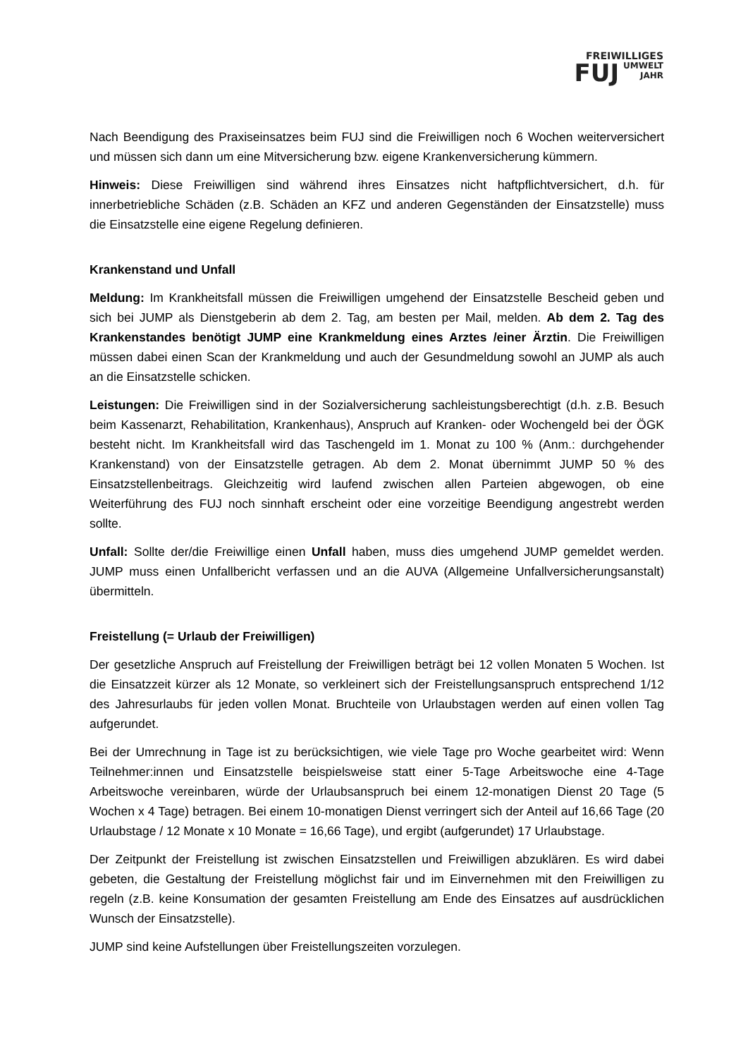FREIWILLIGES
FUJ UMWELT
JAHR
Nach Beendigung des Praxiseinsatzes beim FUJ sind die Freiwilligen noch 6 Wochen weiterversichert und müssen sich dann um eine Mitversicherung bzw. eigene Krankenversicherung kümmern.
Hinweis: Diese Freiwilligen sind während ihres Einsatzes nicht haftpflichtversichert, d.h. für innerbetriebliche Schäden (z.B. Schäden an KFZ und anderen Gegenständen der Einsatzstelle) muss die Einsatzstelle eine eigene Regelung definieren.
Krankenstand und Unfall
Meldung: Im Krankheitsfall müssen die Freiwilligen umgehend der Einsatzstelle Bescheid geben und sich bei JUMP als Dienstgeberin ab dem 2. Tag, am besten per Mail, melden. Ab dem 2. Tag des Krankenstandes benötigt JUMP eine Krankmeldung eines Arztes /einer Ärztin. Die Freiwilligen müssen dabei einen Scan der Krankmeldung und auch der Gesundmeldung sowohl an JUMP als auch an die Einsatzstelle schicken.
Leistungen: Die Freiwilligen sind in der Sozialversicherung sachleistungsberechtigt (d.h. z.B. Besuch beim Kassenarzt, Rehabilitation, Krankenhaus), Anspruch auf Kranken- oder Wochengeld bei der ÖGK besteht nicht. Im Krankheitsfall wird das Taschengeld im 1. Monat zu 100 % (Anm.: durchgehender Krankenstand) von der Einsatzstelle getragen. Ab dem 2. Monat übernimmt JUMP 50 % des Einsatzstellenbeitrags. Gleichzeitig wird laufend zwischen allen Parteien abgewogen, ob eine Weiterführung des FUJ noch sinnhaft erscheint oder eine vorzeitige Beendigung angestrebt werden sollte.
Unfall: Sollte der/die Freiwillige einen Unfall haben, muss dies umgehend JUMP gemeldet werden. JUMP muss einen Unfallbericht verfassen und an die AUVA (Allgemeine Unfallversicherungsanstalt) übermitteln.
Freistellung (= Urlaub der Freiwilligen)
Der gesetzliche Anspruch auf Freistellung der Freiwilligen beträgt bei 12 vollen Monaten 5 Wochen. Ist die Einsatzzeit kürzer als 12 Monate, so verkleinert sich der Freistellungsanspruch entsprechend 1/12 des Jahresurlaubs für jeden vollen Monat. Bruchteile von Urlaubstagen werden auf einen vollen Tag aufgerundet.
Bei der Umrechnung in Tage ist zu berücksichtigen, wie viele Tage pro Woche gearbeitet wird: Wenn Teilnehmer:innen und Einsatzstelle beispielsweise statt einer 5-Tage Arbeitswoche eine 4-Tage Arbeitswoche vereinbaren, würde der Urlaubsanspruch bei einem 12-monatigen Dienst 20 Tage (5 Wochen x 4 Tage) betragen. Bei einem 10-monatigen Dienst verringert sich der Anteil auf 16,66 Tage (20 Urlaubstage / 12 Monate x 10 Monate = 16,66 Tage), und ergibt (aufgerundet) 17 Urlaubstage.
Der Zeitpunkt der Freistellung ist zwischen Einsatzstellen und Freiwilligen abzuklären. Es wird dabei gebeten, die Gestaltung der Freistellung möglichst fair und im Einvernehmen mit den Freiwilligen zu regeln (z.B. keine Konsumation der gesamten Freistellung am Ende des Einsatzes auf ausdrücklichen Wunsch der Einsatzstelle).
JUMP sind keine Aufstellungen über Freistellungszeiten vorzulegen.